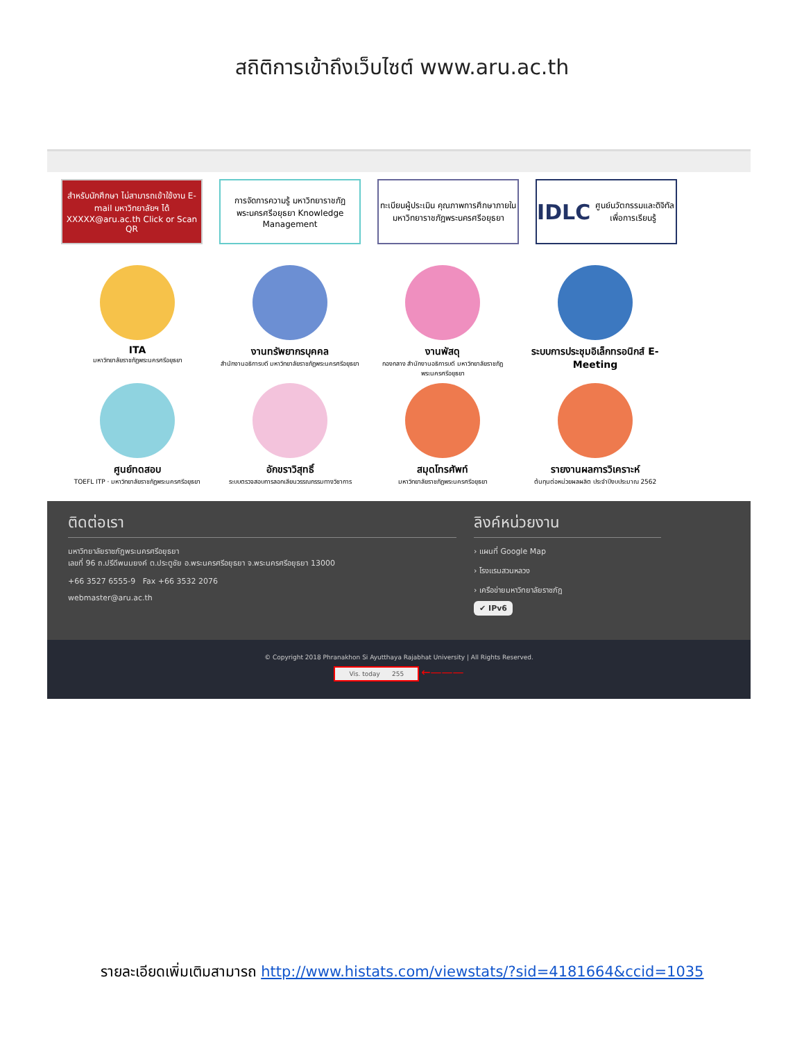สถิติการเข้าถึงเว็บไซต์ www.aru.ac.th
สำหรับนักศึกษา ไม่สามารถเข้าใช้งาน E-mail มหาวิทยาลัยฯ ได้ XXXXX@aru.ac.th Click or Scan QR
การจัดการความรู้ มหาวิทยาราชภัฏพระนครศรีอยุธยา Knowledge Management
ทะเบียนผู้ประเมิน คุณภาพการศึกษาภายใน มหาวิทยาราชภัฏพระนครศรีอยุธยา
IDLC ศูนย์นวัตกรรมและดิจิทัลเพื่อการเรียนรู้
ITA
มหาวิทยาลัยราชภัฏพระนครศรีอยุธยา
งานทรัพยากรบุคคล
สำนักงานอธิการบดี มหาวิทยาลัยราชภัฏพระนครศรีอยุธยา
งานพัสดุ
กองกลาง สำนักงานอธิการบดี มหาวิทยาลัยราชภัฏพระนครศรีอยุธยา
ระบบการประชุมอิเล็กทรอนิกส์ E-Meeting
ศูนย์ทดสอบ
TOEFL ITP · มหาวิทยาลัยราชภัฏพระนครศรีอยุธยา
อักขราวิสุทธิ์
ระบบตรวจสอบการลอกเลียนวรรณกรรมทางวิชาการ
สมุดโทรศัพท์
มหาวิทยาลัยราชภัฏพระนครศรีอยุธยา
รายงานผลการวิเคราะห์
ต้นทุนต่อหน่วยผลผลิต ประจำปีงบประมาณ 2562
ติดต่อเรา
มหาวิทยาลัยราชภัฏพระนครศรีอยุธยา
เลขที่ 96 ถ.ปรีดีพนมยงค์ ต.ประตูชัย อ.พระนครศรีอยุธยา จ.พระนครศรีอยุธยา 13000
+66 3527 6555-9 Fax +66 3532 2076
webmaster@aru.ac.th
ลิงค์หน่วยงาน
› แผนที่ Google Map
› โรงแรมสวนหลวง
› เครือข่ายมหาวิทยาลัยราชภัฏ
✔ IPv6
© Copyright 2018 Phranakhon Si Ayutthaya Rajabhat University | All Rights Reserved.
Vis. today 255 ←———
รายละเอียดเพิ่มเติมสามารถ http://www.histats.com/viewstats/?sid=4181664&ccid=1035